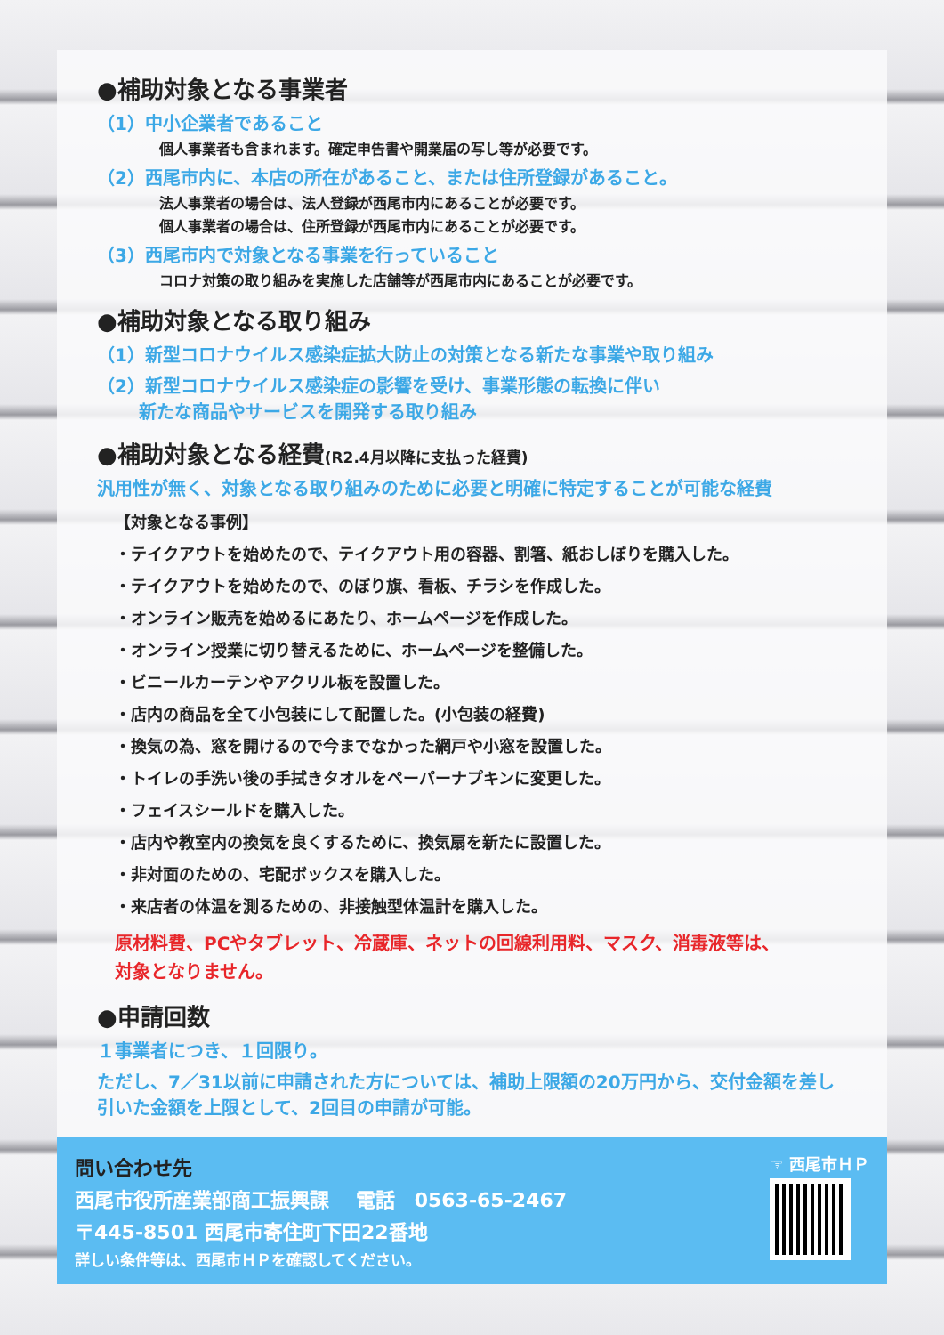●補助対象となる事業者
（1）中小企業者であること
個人事業者も含まれます。確定申告書や開業届の写し等が必要です。
（2）西尾市内に、本店の所在があること、または住所登録があること。
法人事業者の場合は、法人登録が西尾市内にあることが必要です。
個人事業者の場合は、住所登録が西尾市内にあることが必要です。
（3）西尾市内で対象となる事業を行っていること
コロナ対策の取り組みを実施した店舗等が西尾市内にあることが必要です。
●補助対象となる取り組み
（1）新型コロナウイルス感染症拡大防止の対策となる新たな事業や取り組み
（2）新型コロナウイルス感染症の影響を受け、事業形態の転換に伴い
　　 新たな商品やサービスを開発する取り組み
●補助対象となる経費(R2.4月以降に支払った経費)
汎用性が無く、対象となる取り組みのために必要と明確に特定することが可能な経費
【対象となる事例】
・テイクアウトを始めたので、テイクアウト用の容器、割箸、紙おしぼりを購入した。
・テイクアウトを始めたので、のぼり旗、看板、チラシを作成した。
・オンライン販売を始めるにあたり、ホームページを作成した。
・オンライン授業に切り替えるために、ホームページを整備した。
・ビニールカーテンやアクリル板を設置した。
・店内の商品を全て小包装にして配置した。(小包装の経費)
・換気の為、窓を開けるので今までなかった網戸や小窓を設置した。
・トイレの手洗い後の手拭きタオルをペーパーナプキンに変更した。
・フェイスシールドを購入した。
・店内や教室内の換気を良くするために、換気扇を新たに設置した。
・非対面のための、宅配ボックスを購入した。
・来店者の体温を測るための、非接触型体温計を購入した。
原材料費、PCやタブレット、冷蔵庫、ネットの回線利用料、マスク、消毒液等は、
対象となりません。
●申請回数
１事業者につき、１回限り。
ただし、7／31以前に申請された方については、補助上限額の20万円から、交付金額を差し引いた金額を上限として、2回目の申請が可能。
問い合わせ先
西尾市役所産業部商工振興課　 電話　0563-65-2467
〒445-8501 西尾市寄住町下田22番地
詳しい条件等は、西尾市ＨＰを確認してください。
☞ 西尾市ＨＰ